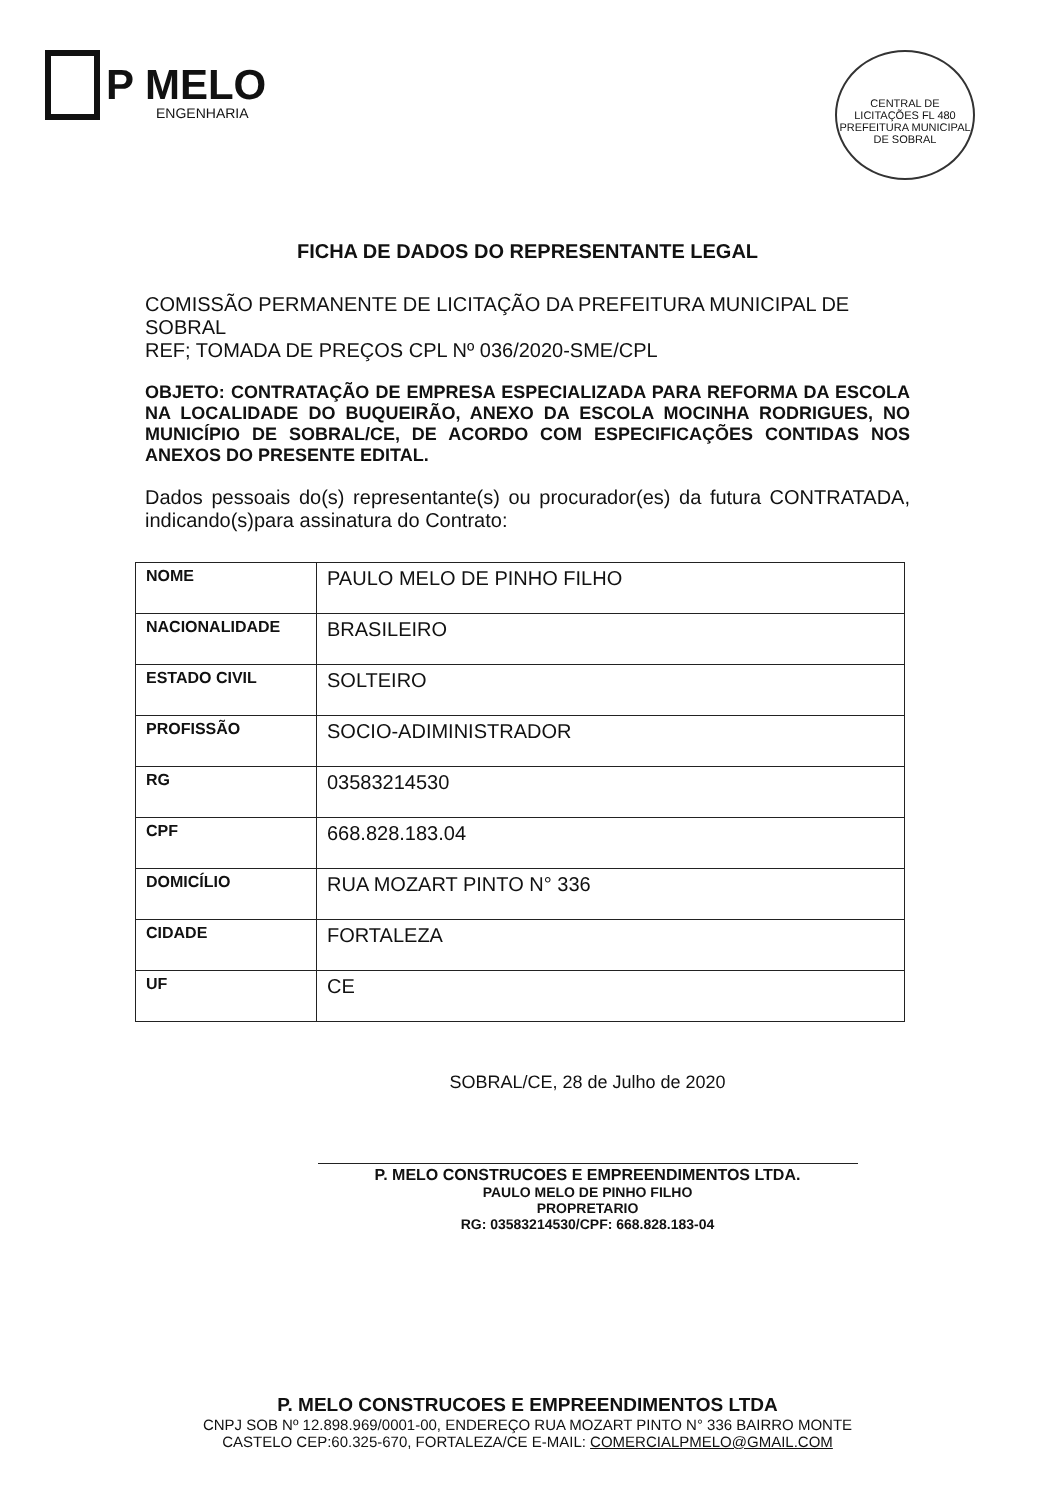P MELO
ENGENHARIA
CENTRAL DE LICITAÇÕES FL 480
PREFEITURA MUNICIPAL DE SOBRAL
FICHA DE DADOS DO REPRESENTANTE LEGAL
COMISSÃO PERMANENTE DE LICITAÇÃO DA PREFEITURA MUNICIPAL DE SOBRAL
REF; TOMADA DE PREÇOS CPL Nº 036/2020-SME/CPL
OBJETO: CONTRATAÇÃO DE EMPRESA ESPECIALIZADA PARA REFORMA DA ESCOLA NA LOCALIDADE DO BUQUEIRÃO, ANEXO DA ESCOLA MOCINHA RODRIGUES, NO MUNICÍPIO DE SOBRAL/CE, DE ACORDO COM ESPECIFICAÇÕES CONTIDAS NOS ANEXOS DO PRESENTE EDITAL.
Dados pessoais do(s) representante(s) ou procurador(es) da futura CONTRATADA, indicando(s)para assinatura do Contrato:
| NOME | PAULO MELO DE PINHO FILHO |
| NACIONALIDADE | BRASILEIRO |
| ESTADO CIVIL | SOLTEIRO |
| PROFISSÃO | SOCIO-ADIMINISTRADOR |
| RG | 03583214530 |
| CPF | 668.828.183.04 |
| DOMICÍLIO | RUA MOZART PINTO N° 336 |
| CIDADE | FORTALEZA |
| UF | CE |
SOBRAL/CE, 28 de Julho de 2020
P. MELO CONSTRUCOES E EMPREENDIMENTOS LTDA.
PAULO MELO DE PINHO FILHO
PROPRETARIO
RG: 03583214530/CPF: 668.828.183-04
P. MELO CONSTRUCOES E EMPREENDIMENTOS LTDA
CNPJ SOB Nº 12.898.969/0001-00, ENDEREÇO RUA MOZART PINTO N° 336 BAIRRO MONTE
CASTELO CEP:60.325-670, FORTALEZA/CE E-MAIL: COMERCIALPMELO@GMAIL.COM